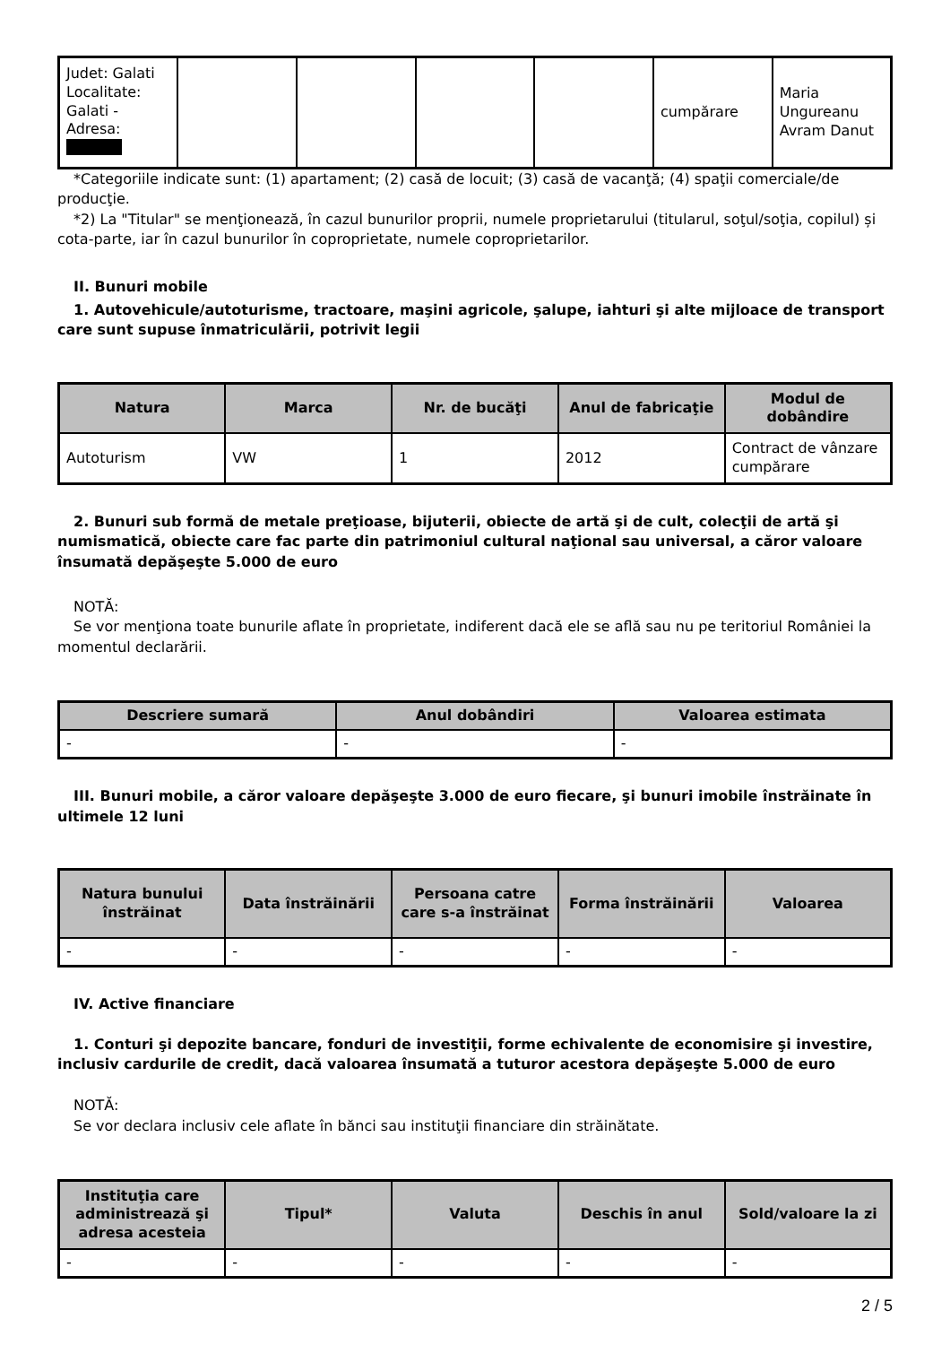| Judet: Galati Localitate: Galati - Adresa: | | | | | cumpărare | Maria Ungureanu Avram Danut |
*Categoriile indicate sunt: (1) apartament; (2) casă de locuit; (3) casă de vacanţă; (4) spaţii comerciale/de producţie.
*2) La "Titular" se menţionează, în cazul bunurilor proprii, numele proprietarului (titularul, soţul/soţia, copilul) și cota-parte, iar în cazul bunurilor în coproprietate, numele coproprietarilor.
II. Bunuri mobile
1. Autovehicule/autoturisme, tractoare, maşini agricole, şalupe, iahturi şi alte mijloace de transport care sunt supuse înmatriculării, potrivit legii
| Natura | Marca | Nr. de bucăţi | Anul de fabricaţie | Modul de dobândire |
| --- | --- | --- | --- | --- |
| Autoturism | VW | 1 | 2012 | Contract de vânzare cumpărare |
2. Bunuri sub formă de metale preţioase, bijuterii, obiecte de artă şi de cult, colecţii de artă şi numismatică, obiecte care fac parte din patrimoniul cultural naţional sau universal, a căror valoare însumată depăşeşte 5.000 de euro
NOTĂ:
Se vor menţiona toate bunurile aflate în proprietate, indiferent dacă ele se află sau nu pe teritoriul României la momentul declarării.
| Descriere sumară | Anul dobândiri | Valoarea estimata |
| --- | --- | --- |
| - | - | - |
III. Bunuri mobile, a căror valoare depăşeşte 3.000 de euro fiecare, şi bunuri imobile înstrăinate în ultimele 12 luni
| Natura bunului înstrăinat | Data înstrăinării | Persoana catre care s-a înstrăinat | Forma înstrăinării | Valoarea |
| --- | --- | --- | --- | --- |
| - | - | - | - | - |
IV. Active financiare
1. Conturi şi depozite bancare, fonduri de investiţii, forme echivalente de economisire şi investire, inclusiv cardurile de credit, dacă valoarea însumată a tuturor acestora depăşeşte 5.000 de euro
NOTĂ:
Se vor declara inclusiv cele aflate în bănci sau instituţii financiare din străinătate.
| Instituţia care administrează şi adresa acesteia | Tipul* | Valuta | Deschis în anul | Sold/valoare la zi |
| --- | --- | --- | --- | --- |
| - | - | - | - | - |
2 / 5